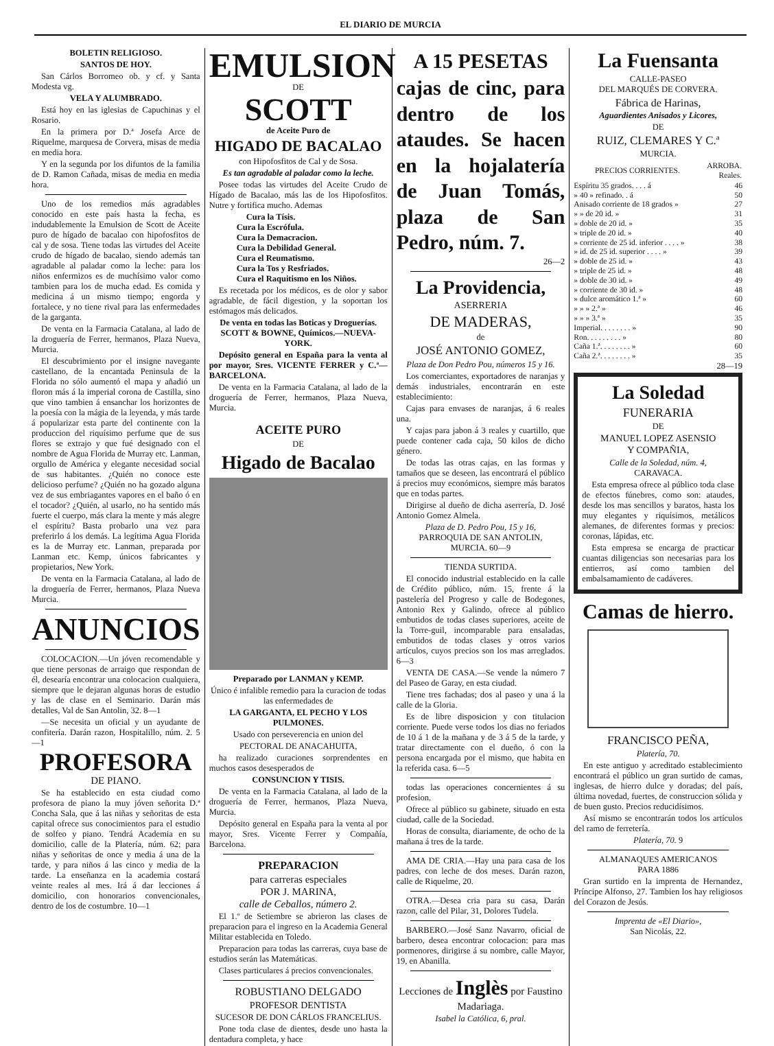EL DIARIO DE MURCIA
BOLETIN RELIGIOSO.
SANTOS DE HOY.
San Cárlos Borromeo ob. y cf. y Santa Modesta vg.
VELA Y ALUMBRADO.
Está hoy en las iglesias de Capuchinas y el Rosario.
En la primera por D.ª Josefa Arce de Riquelme, marquesa de Corvera, misas de media en media hora.
Y en la segunda por los difuntos de la familia de D. Ramon Cañada, misas de media en media hora.
Uno de los remedios más agradables conocido en este país hasta la fecha, es indudablemente la Emulsion de Scott de Aceite puro de hígado de bacalao con hipofosfitos de cal y de sosa. Tiene todas las virtudes del Aceite crudo de hígado de bacalao, siendo además tan agradable al paladar como la leche: para los niños enfermizos es de muchísimo valor como tambien para los de mucha edad. Es comida y medicina á un mismo tiempo; engorda y fortalece, y no tiene rival para las enfermedades de la garganta.
De venta en la Farmacia Catalana, al lado de la droguería de Ferrer, hermanos, Plaza Nueva, Murcia.
El descubrimiento por el insigne navegante castellano, de la encantada Peninsula de la Florida no sólo aumentó el mapa y añadió un floron más á la imperial corona de Castilla, sino que vino tambien á ensanchar los horizontes de la poesía con la mágia de la leyenda, y más tarde á popularizar esta parte del continente con la produccion del riquísimo perfume que de sus flores se extrajo y que fué designado con el nombre de Agua Florida de Murray etc. Lanman, orgullo de América y elegante necesidad social de sus habitantes. ¿Quién no conoce este delicioso perfume? ¿Quién no ha gozado alguna vez de sus embriagantes vapores en el baño ó en el tocador? ¿Quién, al usarlo, no ha sentido más fuerte el cuerpo, más clara la mente y más alegre el espíritu? Basta probarlo una vez para preferirlo á los demás. La legítima Agua Florida es la de Murray etc. Lanman, preparada por Lanman etc. Kemp, únicos fabricantes y propietarios, New York.
De venta en la Farmacia Catalana, al lado de la droguería de Ferrer, hermanos, Plaza Nueva Murcia.
ANUNCIOS
COLOCACION.—Un jóven recomendable y que tiene personas de arraigo que respondan de él, desearía encontrar una colocacion cualquiera, siempre que le dejaran algunas horas de estudio y las de clase en el Seminario. Darán más detalles, Val de San Antolin, 32. 8—1
—Se necesita un oficial y un ayudante de confitería. Darán razon, Hospitalillo, núm. 2. 5—1
PROFESORA
DE PIANO.
Se ha establecido en esta ciudad como profesora de piano la muy jóven señorita D.ª Concha Sala, que á las niñas y señoritas de esta capital ofrece sus conocimientos para el estudio de solfeo y piano. Tendrá Academia en su domicilio, calle de la Platería, núm. 62; para niñas y señoritas de once y media á una de la tarde, y para niños á las cinco y media de la tarde. La enseñanza en la academia costará veinte reales al mes. Irá á dar lecciones á domicilio, con honorarios convencionales, dentro de los de costumbre. 10—1
EMULSION
DE
SCOTT
de Aceite Puro de
HIGADO DE BACALAO
con Hipofosfitos de Cal y de Sosa.
Es tan agradable al paladar como la leche.
Posee todas las virtudes del Aceite Crudo de Hígado de Bacalao, más las de los Hipofosfitos. Nutre y fortifica mucho. Ademas
Cura la Tísis.
Cura la Escrófula.
Cura la Demacracion.
Cura la Debilidad General.
Cura el Reumatismo.
Cura la Tos y Resfriados.
Cura el Raquitismo en los Niños.
Es recetada por los médicos, es de olor y sabor agradable, de fácil digestion, y la soportan los estómagos más delicados.
De venta en todas las Boticas y Droguerías. SCOTT & BOWNE, Químicos.—NUEVA-YORK.
Depósito general en España para la venta al por mayor, Sres. VICENTE FERRER y C.ª—BARCELONA.
De venta en la Farmacia Catalana, al lado de la droguería de Ferrer, hermanos, Plaza Nueva, Murcia.
ACEITE PURO
DE
Higado de Bacalao
Preparado por LANMAN y KEMP.
Único é infalible remedio para la curacion de todas las enfermedades de
LA GARGANTA, EL PECHO Y LOS PULMONES.
Usado con perseverencia en union del
PECTORAL DE ANACAHUITA,
ha realizado curaciones sorprendentes en muchos casos desesperados de
CONSUNCION Y TISIS.
De venta en la Farmacia Catalana, al lado de la droguería de Ferrer, hermanos, Plaza Nueva, Murcia.
Depósito general en España para la venta al por mayor, Sres. Vicente Ferrer y Compañía, Barcelona.
PREPARACION
para carreras especiales
POR J. MARINA,
calle de Ceballos, número 2.
El 1.º de Setiembre se abrieron las clases de preparacion para el ingreso en la Academia General Militar establecida en Toledo.
Preparacion para todas las carreras, cuya base de estudios serán las Matemáticas.
Clases particulares á precios convencionales.
ROBUSTIANO DELGADO
PROFESOR DENTISTA
SUCESOR DE DON CÁRLOS FRANCELIUS.
Pone toda clase de dientes, desde uno hasta la dentadura completa, y hace
A 15 PESETAS
cajas de cinc, para dentro de los ataudes. Se hacen en la hojalatería de Juan Tomás, plaza de San Pedro, núm. 7.
26—2
La Providencia,
ASERRERIA
DE MADERAS,
de
JOSÉ ANTONIO GOMEZ,
Plaza de Don Pedro Pou, números 15 y 16.
Los comerciantes, exportadores de naranjas y demás industriales, encontrarán en este establecimiento:
Cajas para envases de naranjas, á 6 reales una.
Y cajas para jabon á 3 reales y cuartillo, que puede contener cada caja, 50 kilos de dicho género.
De todas las otras cajas, en las formas y tamaños que se deseen, las encontrará el público á precios muy económicos, siempre más baratos que en todas partes.
Dirigirse al dueño de dicha aserrería, D. José Antonio Gomez Almela.
Plaza de D. Pedro Pou, 15 y 16,
PARROQUIA DE SAN ANTOLIN,
MURCIA. 60—9
TIENDA SURTIDA.
El conocido industrial establecido en la calle de Crédito público, núm. 15, frente á la pastelería del Progreso y calle de Bodegones, Antonio Rex y Galindo, ofrece al público embutidos de todas clases superiores, aceite de la Torre-guil, incomparable para ensaladas, embutidos de todas clases y otros varios artículos, cuyos precios son los mas arreglados. 6—3
VENTA DE CASA.—Se vende la número 7 del Paseo de Garay, en esta ciudad.
Tiene tres fachadas; dos al paseo y una á la calle de la Gloria.
Es de libre disposicion y con titulacion corriente. Puede verse todos los dias no feriados de 10 á 1 de la mañana y de 3 á 5 de la tarde, y tratar directamente con el dueño, ó con la persona encargada por el mismo, que habita en la referida casa. 6—5
todas las operaciones concernientes á su profesion.
Ofrece al público su gabinete, situado en esta ciudad, calle de la Sociedad.
Horas de consulta, diariamente, de ocho de la mañana á tres de la tarde.
AMA DE CRIA.—Hay una para casa de los padres, con leche de dos meses. Darán razon, calle de Riquelme, 20.
OTRA.—Desea cria para su casa, Darán razon, calle del Pilar, 31, Dolores Tudela.
BARBERO.—José Sanz Navarro, oficial de barbero, desea encontrar colocacion: para mas pormenores, dirigirse á su nombre, calle Mayor, 19, en Abanilla.
Lecciones de Inglès por Faustino Madariaga.
Isabel la Católica, 6, pral.
La Fuensanta
CALLE-PASEO
DEL MARQUÉS DE CORVERA.
Fábrica de Harinas,
Aguardientes Anisados y Licores,
DE
RUIZ, CLEMARES Y C.ª
MURCIA.
| PRECIOS CORRIENTES. | ARROBA. Reales. |
| --- | --- |
| Espíritu 35 grados. . . . á | 46 |
| » 40 » refinado. . á | 50 |
| Anisado corriente de 18 grados » | 27 |
| » » de 20 id. » | 31 |
| » doble de 20 id. » | 35 |
| » triple de 20 id. » | 40 |
| » corriente de 25 id. inferior . . . . » | 38 |
| » id. de 25 id. superior . . . . » | 39 |
| » doble de 25 id. » | 43 |
| » triple de 25 id. » | 48 |
| » doble de 30 id. » | 49 |
| » corriente de 30 id. » | 48 |
| » dulce aromático 1.ª » | 60 |
| » » » 2.ª » | 46 |
| » » » 3.ª » | 35 |
| Imperial. . . . . . . . » | 90 |
| Ron. . . . . . . . . » | 80 |
| Caña 1.ª. . . . . . . . » | 60 |
| Caña 2.ª. . . . . . . . » | 35 |
28—19
La Soledad
FUNERARIA
DE
MANUEL LOPEZ ASENSIO
Y COMPAÑIA,
Calle de la Soledad, núm. 4,
CARAVACA.
Esta empresa ofrece al público toda clase de efectos fúnebres, como son: ataudes, desde los mas sencillos y baratos, hasta los muy elegantes y riquísimos, metálicos alemanes, de diferentes formas y precios: coronas, lápidas, etc.
Esta empresa se encarga de practicar cuantas diligencias son necesarias para los entierros, así como tambien del embalsamamiento de cadáveres.
Camas de hierro.
FRANCISCO PEÑA,
Platería, 70.
En este antiguo y acreditado establecimiento encontrará el público un gran surtido de camas, inglesas, de hierro dulce y doradas; del país, última novedad, fuertes, de construccion sólida y de buen gusto. Precios reducidísimos.
Así mismo se encontrarán todos los artículos del ramo de ferretería.
Platería, 70. 9
ALMANAQUES AMERICANOS
PARA 1886
Gran surtido en la imprenta de Hernandez, Príncipe Alfonso, 27. Tambien los hay religiosos del Corazon de Jesús.
Imprenta de «El Diario»,
San Nicolás, 22.